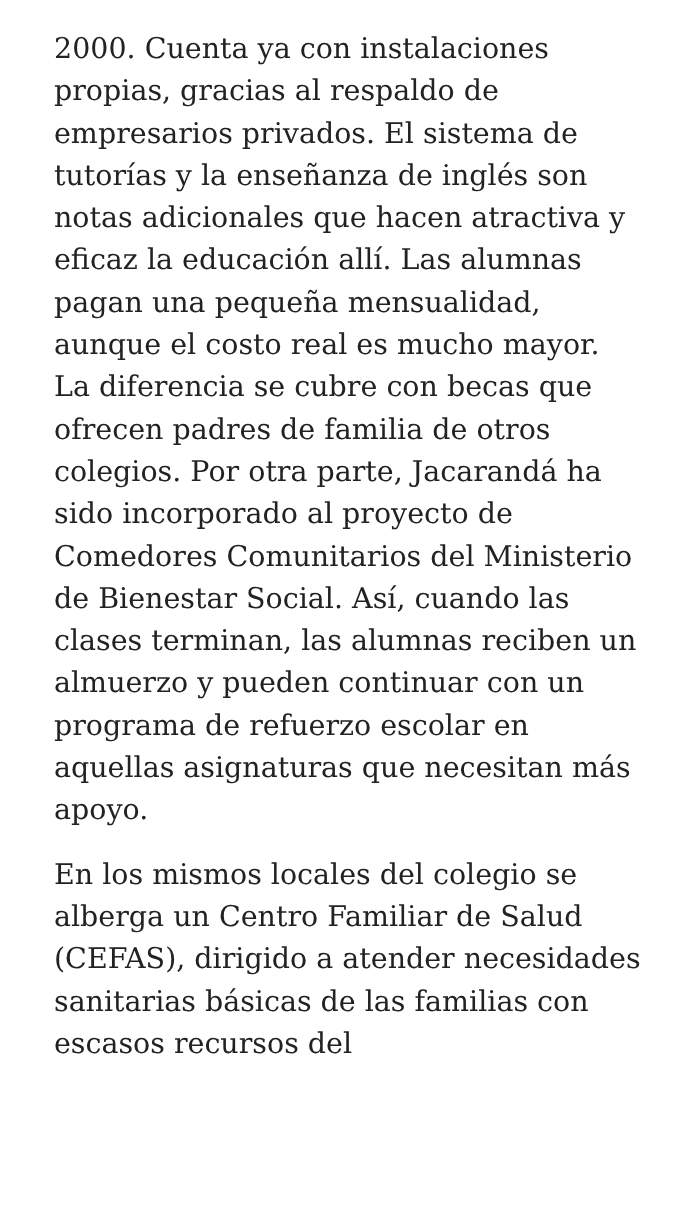2000. Cuenta ya con instalaciones propias, gracias al respaldo de empresarios privados. El sistema de tutorías y la enseñanza de inglés son notas adicionales que hacen atractiva y eficaz la educación allí. Las alumnas pagan una pequeña mensualidad, aunque el costo real es mucho mayor. La diferencia se cubre con becas que ofrecen padres de familia de otros colegios. Por otra parte, Jacarandá ha sido incorporado al proyecto de Comedores Comunitarios del Ministerio de Bienestar Social. Así, cuando las clases terminan, las alumnas reciben un almuerzo y pueden continuar con un programa de refuerzo escolar en aquellas asignaturas que necesitan más apoyo.
En los mismos locales del colegio se alberga un Centro Familiar de Salud (CEFAS), dirigido a atender necesidades sanitarias básicas de las familias con escasos recursos del